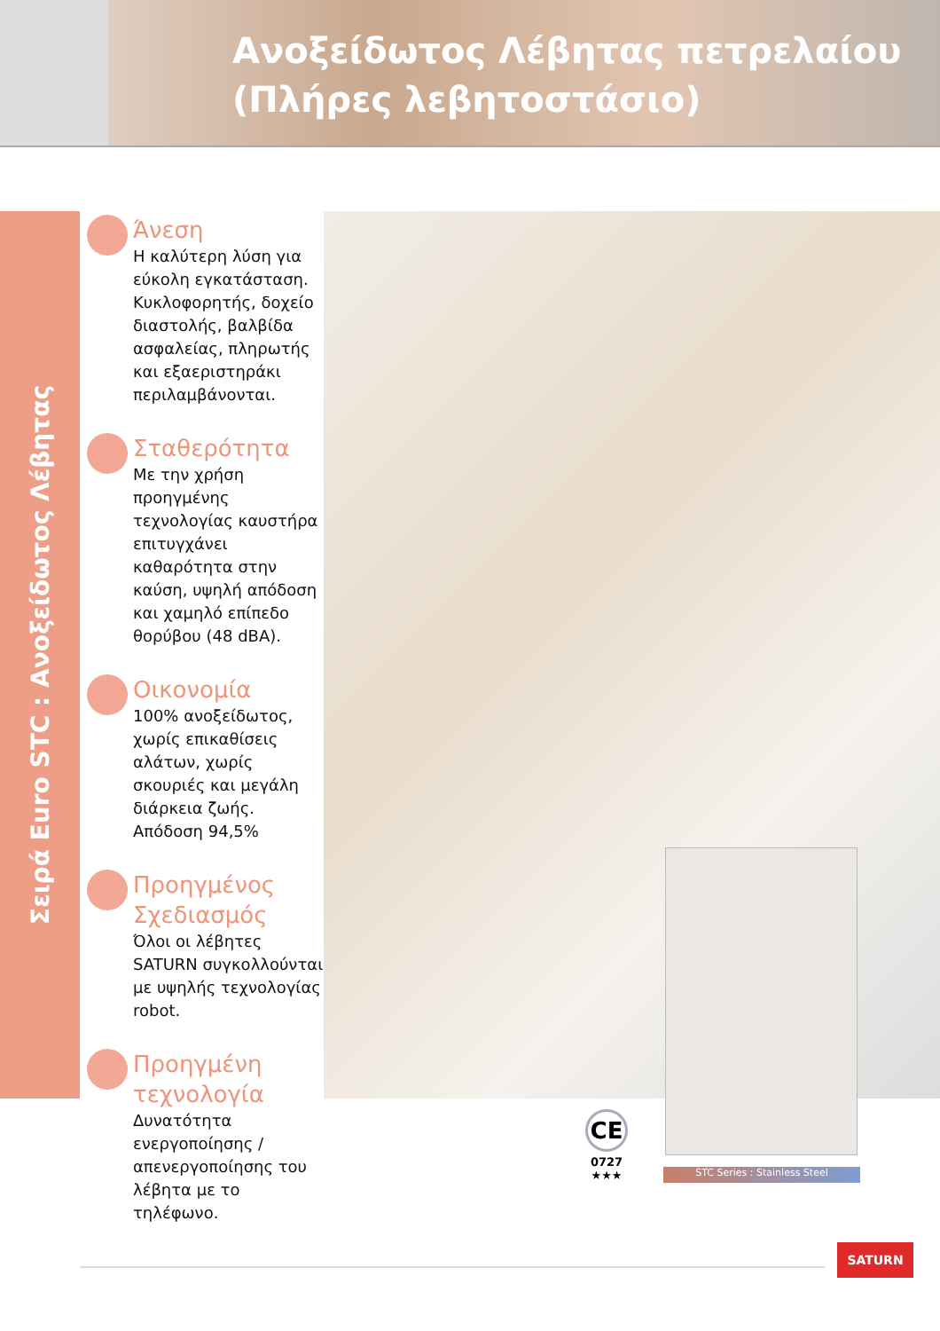Ανοξείδωτος Λέβητας πετρελαίου
(Πλήρες λεβητοστάσιο)
Σειρά Euro STC : Ανοξείδωτος Λέβητας
STC Series : Stainless Steel
CE
0727
★★★
Άνεση
Η καλύτερη λύση για εύκολη εγκατάσταση. Κυκλοφορητής, δοχείο διαστολής, βαλβίδα ασφαλείας, πληρωτής και εξαεριστηράκι περιλαμβάνονται.
Σταθερότητα
Με την χρήση προηγμένης τεχνολογίας καυστήρα επιτυγχάνει καθαρότητα στην καύση, υψηλή απόδοση και χαμηλό επίπεδο θορύβου (48 dBA).
Οικονομία
100% ανοξείδωτος, χωρίς επικαθίσεις αλάτων, χωρίς σκουριές και μεγάλη διάρκεια ζωής.
Απόδοση 94,5%
Προηγμένος Σχεδιασμός
Όλοι οι λέβητες SATURN συγκολλούνται με υψηλής τεχνολογίας robot.
Προηγμένη τεχνολογία
Δυνατότητα ενεργοποίησης / απενεργοποίησης του λέβητα με το τηλέφωνο.
SATURN